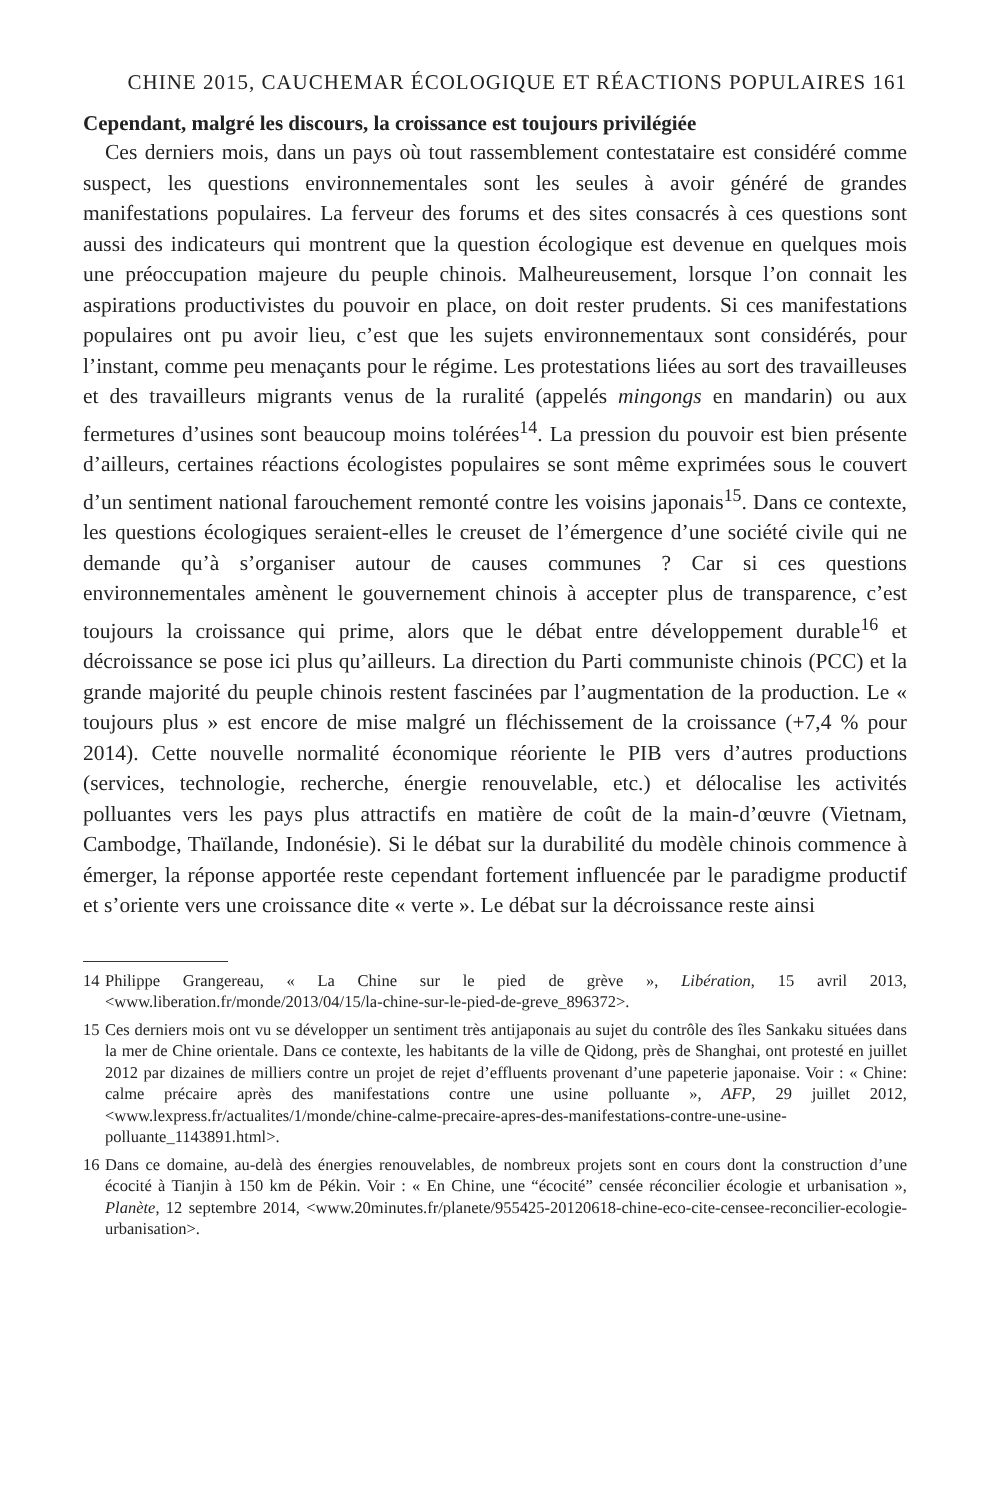CHINE 2015, CAUCHEMAR ÉCOLOGIQUE ET RÉACTIONS POPULAIRES 161
Cependant, malgré les discours, la croissance est toujours privilégiée
Ces derniers mois, dans un pays où tout rassemblement contestataire est considéré comme suspect, les questions environnementales sont les seules à avoir généré de grandes manifestations populaires. La ferveur des forums et des sites consacrés à ces questions sont aussi des indicateurs qui montrent que la question écologique est devenue en quelques mois une préoccupation majeure du peuple chinois. Malheureusement, lorsque l’on connait les aspirations productivistes du pouvoir en place, on doit rester prudents. Si ces manifestations populaires ont pu avoir lieu, c’est que les sujets environnementaux sont considérés, pour l’instant, comme peu menaçants pour le régime. Les protestations liées au sort des travailleuses et des travailleurs migrants venus de la ruralité (appelés mingongs en mandarin) ou aux fermetures d’usines sont beaucoup moins tolérées<sup>14</sup>. La pression du pouvoir est bien présente d’ailleurs, certaines réactions écologistes populaires se sont même exprimées sous le couvert d’un sentiment national farouchement remonté contre les voisins japonais<sup>15</sup>. Dans ce contexte, les questions écologiques seraient-elles le creuset de l’émergence d’une société civile qui ne demande qu’à s’organiser autour de causes communes ? Car si ces questions environnementales amènent le gouvernement chinois à accepter plus de transparence, c’est toujours la croissance qui prime, alors que le débat entre développement durable<sup>16</sup> et décroissance se pose ici plus qu’ailleurs. La direction du Parti communiste chinois (PCC) et la grande majorité du peuple chinois restent fascinées par l’augmentation de la production. Le « toujours plus » est encore de mise malgré un fléchissement de la croissance (+7,4 % pour 2014). Cette nouvelle normalité économique réoriente le PIB vers d’autres productions (services, technologie, recherche, énergie renouvelable, etc.) et délocalise les activités polluantes vers les pays plus attractifs en matière de coût de la main-d’œuvre (Vietnam, Cambodge, Thaïlande, Indonésie). Si le débat sur la durabilité du modèle chinois commence à émerger, la réponse apportée reste cependant fortement influencée par le paradigme productif et s’oriente vers une croissance dite « verte ». Le débat sur la décroissance reste ainsi
14 Philippe Grangereau, « La Chine sur le pied de grève », Libération, 15 avril 2013, <www.liberation.fr/monde/2013/04/15/la-chine-sur-le-pied-de-greve_896372>.
15 Ces derniers mois ont vu se développer un sentiment très antijaponais au sujet du contrôle des îles Sankaku situées dans la mer de Chine orientale. Dans ce contexte, les habitants de la ville de Qidong, près de Shanghai, ont protesté en juillet 2012 par dizaines de milliers contre un projet de rejet d’effluents provenant d’une papeterie japonaise. Voir : « Chine: calme précaire après des manifestations contre une usine polluante », AFP, 29 juillet 2012, <www.lexpress.fr/actualites/1/monde/chine-calme-precaire-apres-des-manifestations-contre-une-usine-polluante_1143891.html>.
16 Dans ce domaine, au-delà des énergies renouvelables, de nombreux projets sont en cours dont la construction d’une écocité à Tianjin à 150 km de Pékin. Voir : « En Chine, une “écocité” censée réconcilier écologie et urbanisation », Planète, 12 septembre 2014, <www.20minutes.fr/planete/955425-20120618-chine-eco-cite-censee-reconcilier-ecologie-urbanisation>.